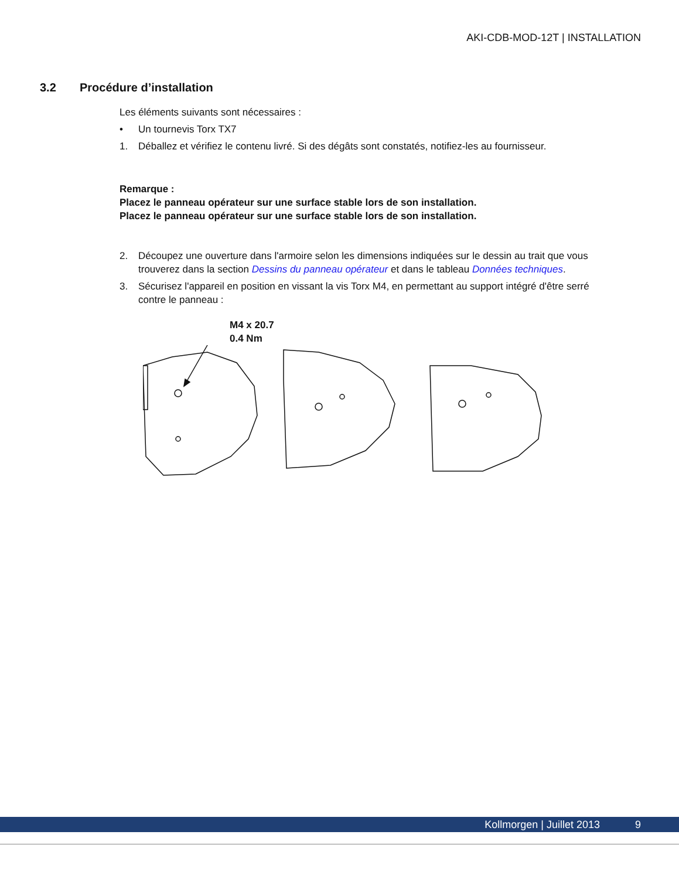AKI-CDB-MOD-12T | INSTALLATION
3.2 Procédure d’installation
Les éléments suivants sont nécessaires :
• Un tournevis Torx TX7
1. Déballez et vérifiez le contenu livré. Si des dégâts sont constatés, notifiez-les au fournisseur.
Remarque :
Placez le panneau opérateur sur une surface stable lors de son installation.
Placez le panneau opérateur sur une surface stable lors de son installation.
2. Découpez une ouverture dans l'armoire selon les dimensions indiquées sur le dessin au trait que vous trouverez dans la section Dessins du panneau opérateur et dans le tableau Données techniques.
3. Sécurisez l'appareil en position en vissant la vis Torx M4, en permettant au support intégré d'être serré contre le panneau :
M4 x 20.7
0.4 Nm
Kollmorgen | Juillet 2013 9